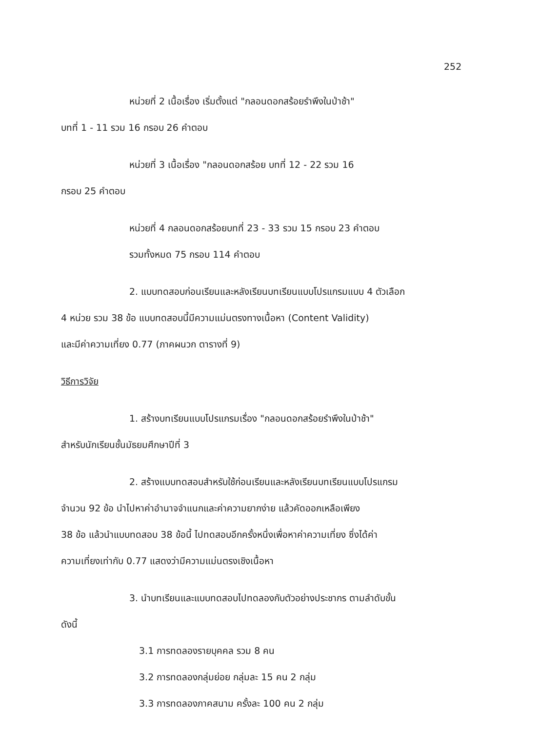252
หน่วยที่ 2 เนื้อเรื่อง เริ่มตั้งแต่ "กลอนดอกสร้อยรำพึงในป่าช้า"
บทที่ 1 - 11 รวม 16 กรอบ 26 คำตอบ
หน่วยที่ 3 เนื้อเรื่อง "กลอนดอกสร้อย บทที่ 12 - 22 รวม 16
กรอบ 25 คำตอบ
หน่วยที่ 4 กลอนดอกสร้อยบทที่ 23 - 33 รวม 15 กรอบ 23 คำตอบ
รวมทั้งหมด 75 กรอบ 114 คำตอบ
2. แบบทดสอบก่อนเรียนและหลังเรียนบทเรียนแบบโปรแกรมแบบ 4 ตัวเลือก
4 หน่วย รวม 38 ข้อ แบบทดสอบนี้มีความแม่นตรงทางเนื้อหา (Content Validity)
และมีค่าความเที่ยง 0.77 (ภาคผนวก ตารางที่ 9)
วิธีการวิจัย
1. สร้างบทเรียนแบบโปรแกรมเรื่อง "กลอนดอกสร้อยรำพึงในป่าช้า"
สำหรับนักเรียนชั้นมัธยมศึกษาปีที่ 3
2. สร้างแบบทดสอบสำหรับใช้ก่อนเรียนและหลังเรียนบทเรียนแบบโปรแกรม
จำนวน 92 ข้อ นำไปหาค่าอำนาจจำแนกและค่าความยากง่าย แล้วคัดออกเหลือเพียง
38 ข้อ แล้วนำแบบทดสอบ 38 ข้อนี้ ไปทดสอบอีกครั้งหนึ่งเพื่อหาค่าความเที่ยง ซึ่งได้ค่า
ความเที่ยงเท่ากับ 0.77 แสดงว่ามีความแม่นตรงเชิงเนื้อหา
3. นำบทเรียนและแบบทดสอบไปทดลองกับตัวอย่างประชากร ตามลำดับขั้น
ดังนี้
3.1 การทดลองรายบุคคล รวม 8 คน
3.2 การทดลองกลุ่มย่อย กลุ่มละ 15 คน 2 กลุ่ม
3.3 การทดลองภาคสนาม ครั้งละ 100 คน 2 กลุ่ม